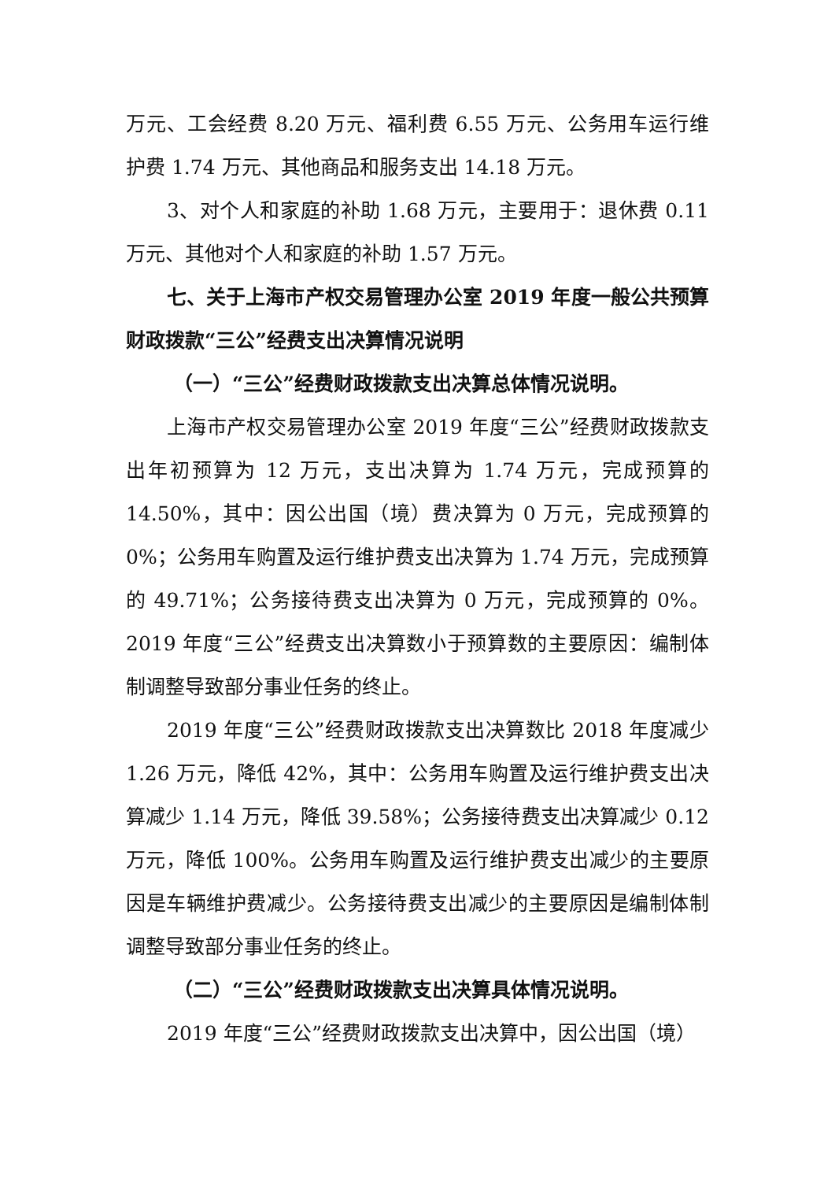万元、工会经费 8.20 万元、福利费 6.55 万元、公务用车运行维护费 1.74 万元、其他商品和服务支出 14.18 万元。
3、对个人和家庭的补助 1.68 万元，主要用于：退休费 0.11 万元、其他对个人和家庭的补助 1.57 万元。
七、关于上海市产权交易管理办公室 2019 年度一般公共预算财政拨款“三公”经费支出决算情况说明
（一）“三公”经费财政拨款支出决算总体情况说明。
上海市产权交易管理办公室 2019 年度“三公”经费财政拨款支出年初预算为 12 万元，支出决算为 1.74 万元，完成预算的 14.50%，其中：因公出国（境）费决算为 0 万元，完成预算的 0%；公务用车购置及运行维护费支出决算为 1.74 万元，完成预算的 49.71%；公务接待费支出决算为 0 万元，完成预算的 0%。2019 年度“三公”经费支出决算数小于预算数的主要原因：编制体制调整导致部分事业任务的终止。
2019 年度“三公”经费财政拨款支出决算数比 2018 年度减少 1.26 万元，降低 42%，其中：公务用车购置及运行维护费支出决算减少 1.14 万元，降低 39.58%；公务接待费支出决算减少 0.12 万元，降低 100%。公务用车购置及运行维护费支出减少的主要原因是车辆维护费减少。公务接待费支出减少的主要原因是编制体制调整导致部分事业任务的终止。
（二）“三公”经费财政拨款支出决算具体情况说明。
2019 年度“三公”经费财政拨款支出决算中，因公出国（境）